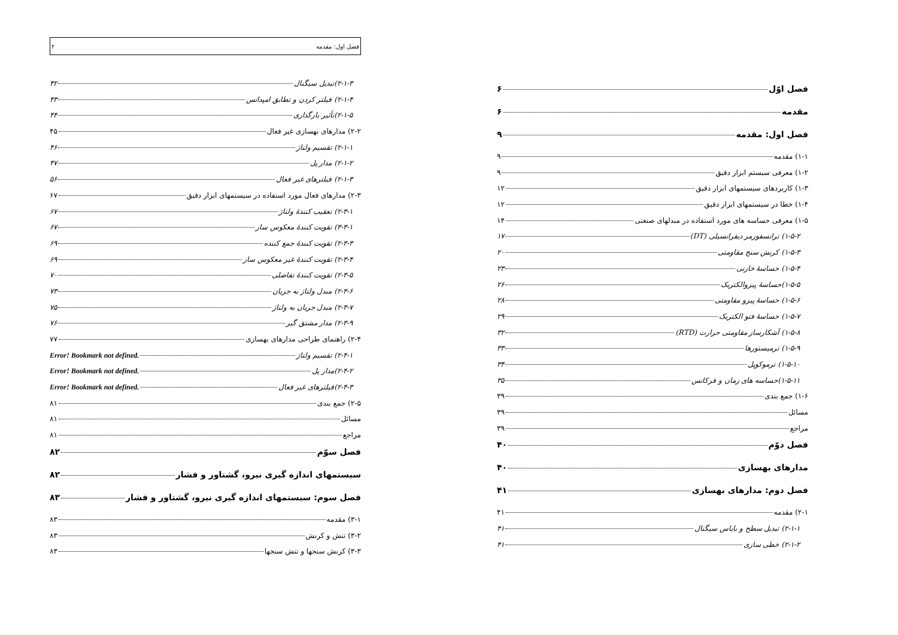فصل اوّل ۶
مقدمه ۶
فصل اول: مقدمه ۹
۱-۱) مقدمه ۹
۱-۲) معرفی سیستم ابزار دقیق ۹
۱-۳) کاربردهای سیستمهای ابزار دقیق ۱۲
۱-۴) خطا در سیستمهای ابزار دقیق ۱۲
۱-۵) معرفی حساسه های مورد استفاده در مبدلهای صنعتی ۱۴
۱-۵-۲) ترانسفورمر دیفرانسیلی (DT) ۱۷
۱-۵-۳) کرنش سنج مقاومتی ۲۰
۱-۵-۴) حساسهٔ خازنی ۲۳
۱-۵-۵)حساسهٔ پیزوالکتریک ۲۶
۱-۵-۶) حساسهٔ پیزو مقاومتی ۲۸
۱-۵-۷) حساسهٔ فتو الکتریک ۲۹
۱-۵-۸) آشکارساز مقاومتی حرارت (RTD) ۳۲
۱-۵-۹) ترمیستورها ۳۳
۱-۵-۱۰) ترموکوپل ۳۴
۱-۵-۱۱)حساسه های زمان و فرکانس ۳۵
۱-۶) جمع بندی ۳۹
مسائل ۳۹
مراجع ۳۹
فصل دوّم ۴۰
مدارهای بهسازی ۴۰
فصل دوم: مدارهای بهسازی ۴۱
۲-۱) مقدمه ۴۱
۲-۱-۱) تبدیل سطح و بایاس سیگنال ۴۱
۲-۱-۲) خطی سازی ۴۱
فصل اول: مقدمه ۲
۲-۱-۳)تبدیل سیگنال ۴۲
۲-۱-۴) فیلتر کردن و تطابق امپدانس ۴۳
۲-۱-۵)تأثیر بارگذاری ۴۴
۲-۲) مدارهای بهسازی غیر فعال ۴۵
۲-۱-۱) تقسیم ولتاژ ۴۶
۲-۱-۲) مدار پل ۴۷
۲-۱-۳) فیلترهای غیر فعال ۵۶
۲-۳) مدارهای فعال مورد استفاده در سیستمهای ابزار دقیق ۶۷
۲-۳-۱) تعقیب کنندهٔ ولتاژ ۶۷
۳-۳-۱) تقویت کنندهٔ معکوس ساز ۶۷
۲-۳-۳) تقویت کنندهٔ جمع کننده ۶۹
۲-۳-۴) تقویت کنندهٔ غیر معکوس ساز ۶۹
۲-۳-۵) تقویت کنندهٔ تفاضلی ۷۰
۲-۳-۶) مبدل ولتاژ به جریان ۷۳
۲-۳-۷) مبدل جریان به ولتاژ ۷۵
۲-۳-۹) مدار مشتق گیر ۷۶
۲-۴) راهنمای طراحی مدارهای بهسازی ۷۷
۲-۴-۱) تقسیم ولتاژ Error! Bookmark not defined.
۲-۴-۲)مدار پل Error! Bookmark not defined.
۲-۴-۳)فیلترهای غیر فعال Error! Bookmark not defined.
۲-۵) جمع بندی ۸۱
مسائل ۸۱
مراجع ۸۱
فصل سوّم ۸۲
سیستمهای اندازه گیری نیرو، گشتاور و فشار ۸۲
فصل سوم: سیستمهای اندازه گیری نیرو، گشتاور و فشار ۸۳
۳-۱) مقدمه ۸۳
۳-۲) تنش و کرنش ۸۳
۳-۳) کرنش سنجها و تنش سنجها ۸۳